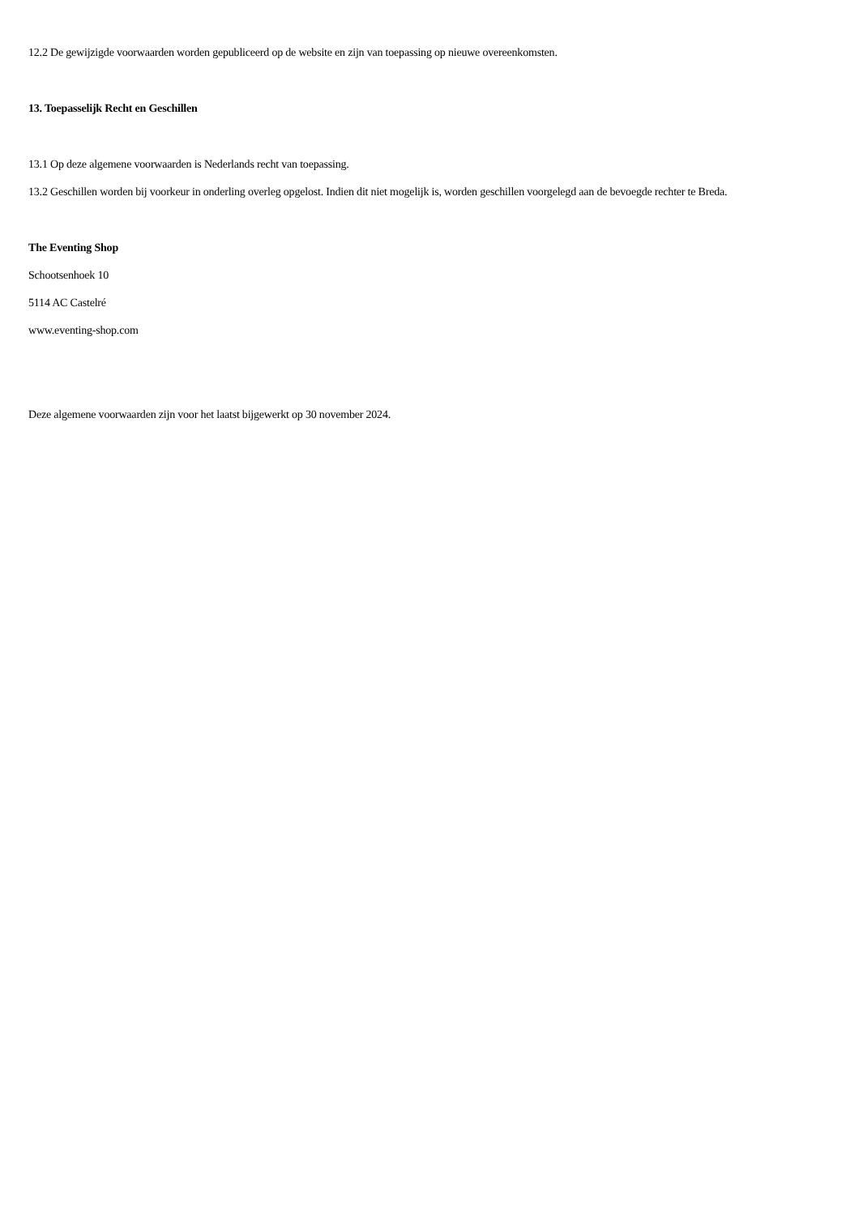12.2 De gewijzigde voorwaarden worden gepubliceerd op de website en zijn van toepassing op nieuwe overeenkomsten.
13. Toepasselijk Recht en Geschillen
13.1 Op deze algemene voorwaarden is Nederlands recht van toepassing.
13.2 Geschillen worden bij voorkeur in onderling overleg opgelost. Indien dit niet mogelijk is, worden geschillen voorgelegd aan de bevoegde rechter te Breda.
The Eventing Shop
Schootsenhoek 10
5114 AC Castelré
www.eventing-shop.com
Deze algemene voorwaarden zijn voor het laatst bijgewerkt op 30 november 2024.